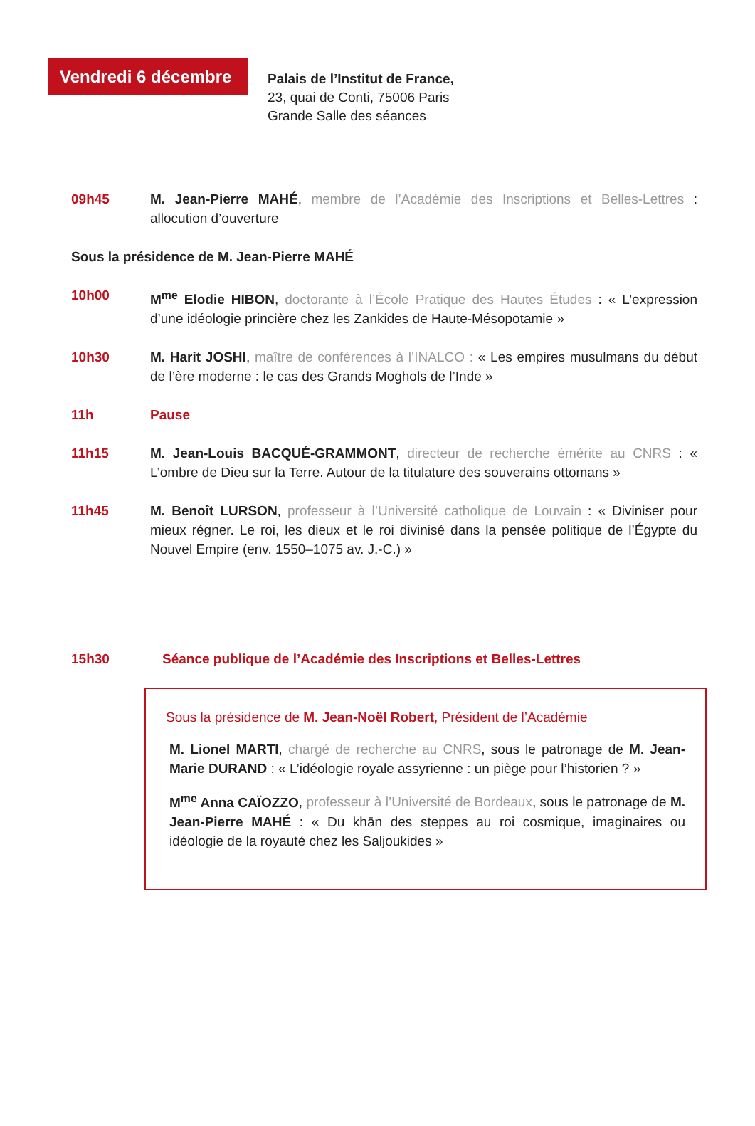Vendredi 6 décembre
Palais de l’Institut de France,
23, quai de Conti, 75006 Paris
Grande Salle des séances
09h45 M. Jean-Pierre MAHÉ, membre de l’Académie des Inscriptions et Belles-Lettres : allocution d’ouverture
Sous la présidence de M. Jean-Pierre MAHÉ
10h00 M<sup>me</sup> Elodie HIBON, doctorante à l’École Pratique des Hautes Études : « L’expression d’une idéologie princière chez les Zankides de Haute-Mésopotamie »
10h30 M. Harit JOSHI, maître de conférences à l’INALCO : « Les empires musulmans du début de l’ère moderne : le cas des Grands Moghols de l’Inde »
11h Pause
11h15 M. Jean-Louis BACQUÉ-GRAMMONT, directeur de recherche émérite au CNRS : « L’ombre de Dieu sur la Terre. Autour de la titulature des souverains ottomans »
11h45 M. Benoît LURSON, professeur à l’Université catholique de Louvain : « Diviniser pour mieux régner. Le roi, les dieux et le roi divinisé dans la pensée politique de l’Égypte du Nouvel Empire (env. 1550–1075 av. J.-C.) »
15h30 Séance publique de l’Académie des Inscriptions et Belles-Lettres
Sous la présidence de M. Jean-Noël Robert, Président de l’Académie
M. Lionel MARTI, chargé de recherche au CNRS, sous le patronage de M. Jean-Marie DURAND : « L’idéologie royale assyrienne : un piège pour l’historien ? »
M<sup>me</sup> Anna CAÏOZZO, professeur à l’Université de Bordeaux, sous le patronage de M. Jean-Pierre MAHÉ : « Du khān des steppes au roi cosmique, imaginaires ou idéologie de la royauté chez les Saljoukides »